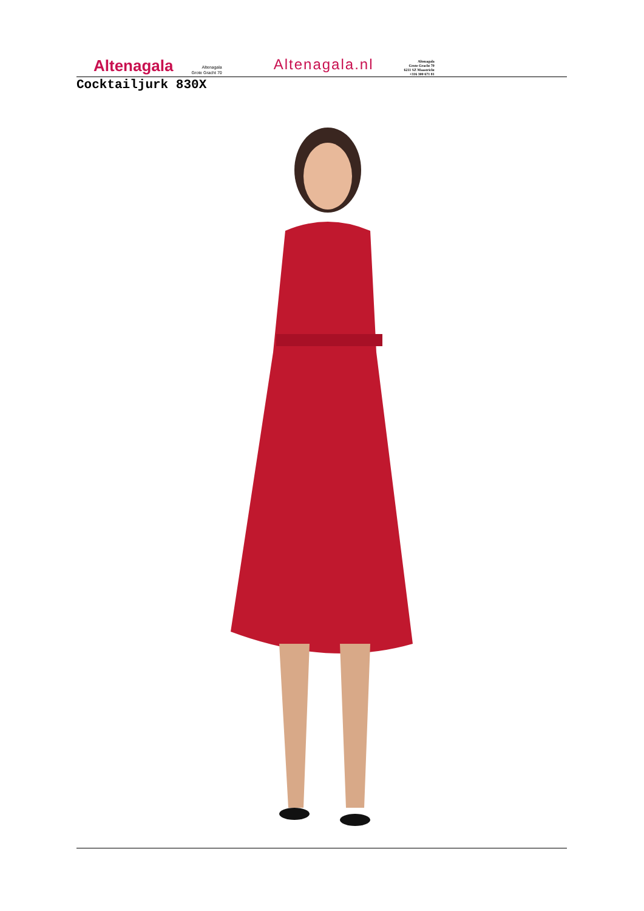Altenagala
Altenagala
Grote Gracht 70
Altenagala.nl
Altenagala
Grote Gracht 70
6211 SZ Maastricht
+316 300 671 81
Cocktailjurk 830X